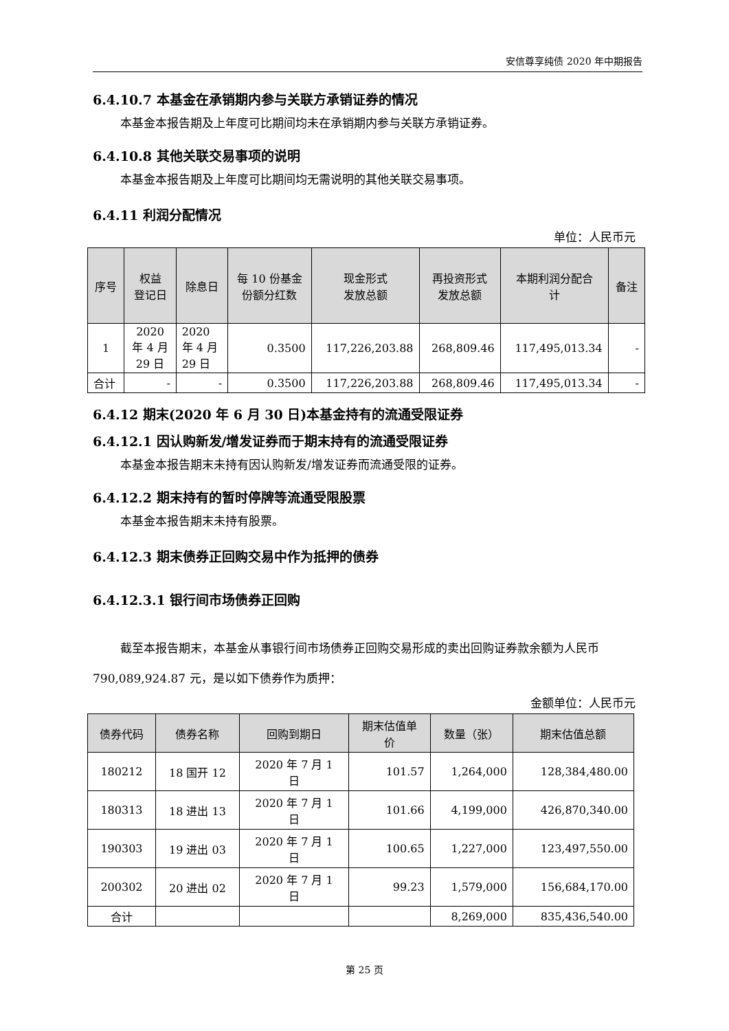安信尊享纯债 2020 年中期报告
6.4.10.7 本基金在承销期内参与关联方承销证券的情况
本基金本报告期及上年度可比期间均未在承销期内参与关联方承销证券。
6.4.10.8 其他关联交易事项的说明
本基金本报告期及上年度可比期间均无需说明的其他关联交易事项。
6.4.11 利润分配情况
单位：人民币元
| 序号 | 权益 登记日 | 除息日 | 每 10 份基金 份额分红数 | 现金形式 发放总额 | 再投资形式 发放总额 | 本期利润分配合 计 | 备注 |
| --- | --- | --- | --- | --- | --- | --- | --- |
| 1 | 2020 年 4 月 29 日 | 2020 年 4 月 29 日 | 0.3500 | 117,226,203.88 | 268,809.46 | 117,495,013.34 | - |
| 合计 | - | - | 0.3500 | 117,226,203.88 | 268,809.46 | 117,495,013.34 | - |
6.4.12 期末(2020 年 6 月 30 日)本基金持有的流通受限证券
6.4.12.1 因认购新发/增发证券而于期末持有的流通受限证券
本基金本报告期末未持有因认购新发/增发证券而流通受限的证券。
6.4.12.2 期末持有的暂时停牌等流通受限股票
本基金本报告期末未持有股票。
6.4.12.3 期末债券正回购交易中作为抵押的债券
6.4.12.3.1 银行间市场债券正回购
截至本报告期末，本基金从事银行间市场债券正回购交易形成的卖出回购证券款余额为人民币 790,089,924.87 元，是以如下债券作为质押：
金额单位：人民币元
| 债券代码 | 债券名称 | 回购到期日 | 期末估值单 价 | 数量（张） | 期末估值总额 |
| --- | --- | --- | --- | --- | --- |
| 180212 | 18 国开 12 | 2020 年 7 月 1 日 | 101.57 | 1,264,000 | 128,384,480.00 |
| 180313 | 18 进出 13 | 2020 年 7 月 1 日 | 101.66 | 4,199,000 | 426,870,340.00 |
| 190303 | 19 进出 03 | 2020 年 7 月 1 日 | 100.65 | 1,227,000 | 123,497,550.00 |
| 200302 | 20 进出 02 | 2020 年 7 月 1 日 | 99.23 | 1,579,000 | 156,684,170.00 |
| 合计 | | | | 8,269,000 | 835,436,540.00 |
第 25 页